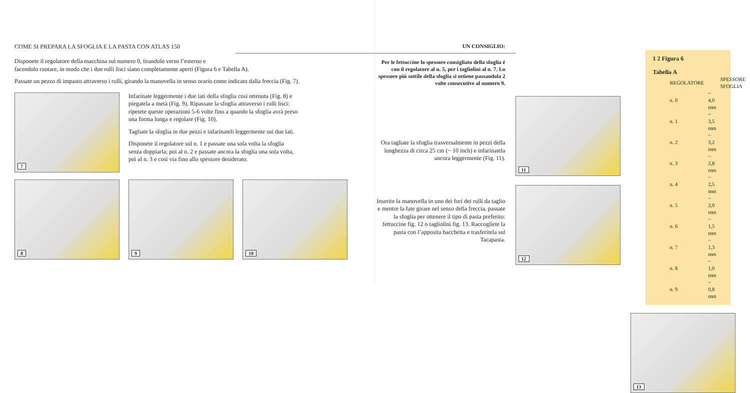COME SI PREPARA LA SFOGLIA E LA PASTA CON ATLAS 150
Disponete il regolatore della macchina sul numero 0, tirandolo verso l’esterno e
facendolo ruotare, in modo che i due rulli lisci siano completamente aperti (Figura 6 e Tabella A).
Passate un pezzo di impasto attraverso i rulli, girando la manovella in senso orario come indicato dalla freccia (Fig. 7).
7
Infarinate leggermente i due lati della sfoglia così ottenuta (Fig. 8) e piegatela a metà (Fig. 9). Ripassate la sfoglia attraverso i rulli lisci: ripetete queste operazioni 5-6 volte fino a quando la sfoglia avrà preso una forma lunga e regolare (Fig. 10).
Tagliate la sfoglia in due pezzi e infarinateli leggermente sui due lati.
Disponete il regolatore sul n. 1 e passate una sola volta la sfoglia senza doppiarla; poi al n. 2 e passate ancora la sfoglia una sola volta, poi al n. 3 e così via fino allo spessore desiderato.
8 9 10
UN CONSIGLIO:
Per le fettuccine lo spessore consigliato della sfoglia è con il regolatore al n. 5, per i tagliolini al n. 7. Lo spessore più sottile della sfoglia si ottiene passandola 2 volte consecutive al numero 9.
Ora tagliate la sfoglia trasversalmente in pezzi della lunghezza di circa 25 cm (~ 10 inch) e infarinatela ancora leggermente (Fig. 11).
Inserite la manovella in uno dei fori dei rulli da taglio e mentre la fate girare nel senso della freccia, passate la sfoglia per ottenere il tipo di pasta preferito: fettuccine fig. 12 o tagliolini fig. 13. Raccogliete la pasta con l’apposita bacchetta e trasferitela sul Tacapasta.
11
12
1 2 Figura 6
Tabella A
| REGOLATORE | | SPESSORE SFOGLIA |
| n. 0 | ~ 4,0 mm | |
| n. 1 | ~ 3,5 mm | |
| n. 2 | ~ 3,2 mm | |
| n. 3 | ~ 2,8 mm | |
| n. 4 | ~ 2,5 mm | |
| n. 5 | ~ 2,0 mm | |
| n. 6 | ~ 1,5 mm | |
| n. 7 | ~ 1,3 mm | |
| n. 8 | ~ 1,0 mm | |
| n. 9 | ~ 0,8 mm | |
13